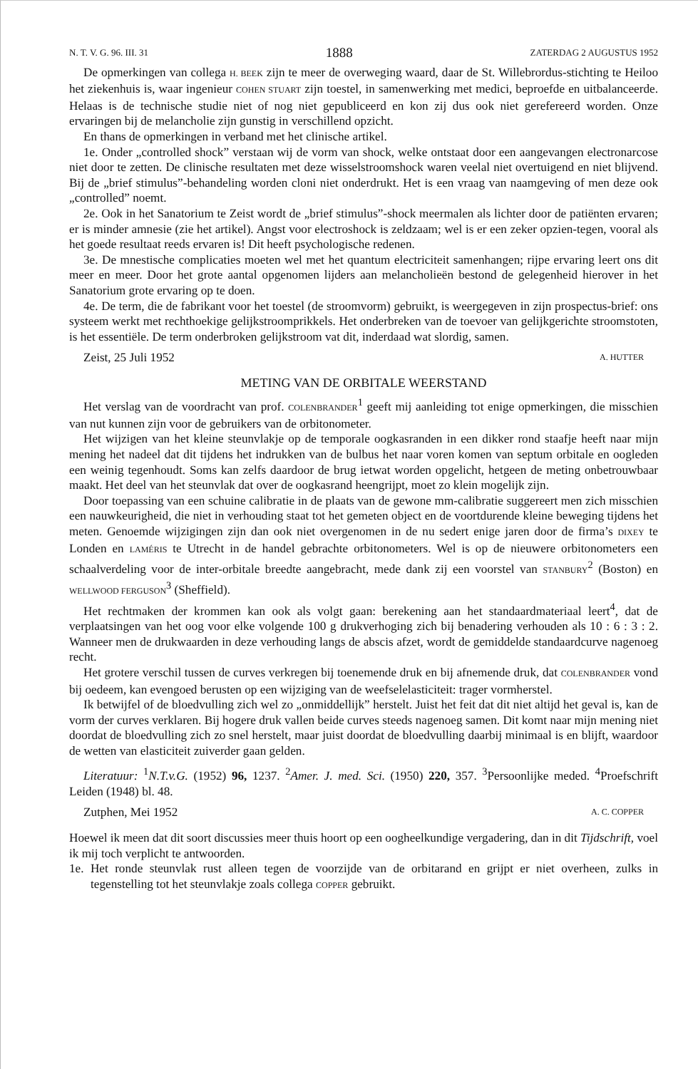N. T. V. G. 96. III. 31 1888 ZATERDAG 2 AUGUSTUS 1952
De opmerkingen van collega H. BEEK zijn te meer de overweging waard, daar de St. Willebrordus-stichting te Heiloo het ziekenhuis is, waar ingenieur COHEN STUART zijn toestel, in samenwerking met medici, beproefde en uitbalanceerde. Helaas is de technische studie niet of nog niet gepubliceerd en kon zij dus ook niet gerefereerd worden. Onze ervaringen bij de melancholie zijn gunstig in verschillend opzicht.
En thans de opmerkingen in verband met het clinische artikel.
1e. Onder „controlled shock” verstaan wij de vorm van shock, welke ontstaat door een aangevangen electronarcose niet door te zetten. De clinische resultaten met deze wisselstroomshock waren veelal niet overtuigend en niet blijvend. Bij de „brief stimulus”-behandeling worden cloni niet onderdrukt. Het is een vraag van naamgeving of men deze ook „controlled” noemt.
2e. Ook in het Sanatorium te Zeist wordt de „brief stimulus”-shock meermalen als lichter door de patiënten ervaren; er is minder amnesie (zie het artikel). Angst voor electroshock is zeldzaam; wel is er een zeker opzien-tegen, vooral als het goede resultaat reeds ervaren is! Dit heeft psychologische redenen.
3e. De mnestische complicaties moeten wel met het quantum electriciteit samenhangen; rijpe ervaring leert ons dit meer en meer. Door het grote aantal opgenomen lijders aan melancholieën bestond de gelegenheid hierover in het Sanatorium grote ervaring op te doen.
4e. De term, die de fabrikant voor het toestel (de stroomvorm) gebruikt, is weergegeven in zijn prospectus-brief: ons systeem werkt met rechthoekige gelijkstroomprikkels. Het onderbreken van de toevoer van gelijkgerichte stroomstoten, is het essentiële. De term onderbroken gelijkstroom vat dit, inderdaad wat slordig, samen.
Zeist, 25 Juli 1952 A. HUTTER
METING VAN DE ORBITALE WEERSTAND
Het verslag van de voordracht van prof. COLENBRANDER<sup>1</sup> geeft mij aanleiding tot enige opmerkingen, die misschien van nut kunnen zijn voor de gebruikers van de orbitonometer.
Het wijzigen van het kleine steunvlakje op de temporale oogkasranden in een dikker rond staafje heeft naar mijn mening het nadeel dat dit tijdens het indrukken van de bulbus het naar voren komen van septum orbitale en oogleden een weinig tegenhoudt. Soms kan zelfs daardoor de brug ietwat worden opgelicht, hetgeen de meting onbetrouwbaar maakt. Het deel van het steunvlak dat over de oogkasrand heengrijpt, moet zo klein mogelijk zijn.
Door toepassing van een schuine calibratie in de plaats van de gewone mm-calibratie suggereert men zich misschien een nauwkeurigheid, die niet in verhouding staat tot het gemeten object en de voortdurende kleine beweging tijdens het meten. Genoemde wijzigingen zijn dan ook niet overgenomen in de nu sedert enige jaren door de firma’s DIXEY te Londen en LAMÉRIS te Utrecht in de handel gebrachte orbitonometers. Wel is op de nieuwere orbitonometers een schaalverdeling voor de inter-orbitale breedte aangebracht, mede dank zij een voorstel van STANBURY<sup>2</sup> (Boston) en WELLWOOD FERGUSON<sup>3</sup> (Sheffield).
Het rechtmaken der krommen kan ook als volgt gaan: berekening aan het standaardmateriaal leert<sup>4</sup>, dat de verplaatsingen van het oog voor elke volgende 100 g drukverhoging zich bij benadering verhouden als 10 : 6 : 3 : 2. Wanneer men de drukwaarden in deze verhouding langs de abscis afzet, wordt de gemiddelde standaardcurve nagenoeg recht.
Het grotere verschil tussen de curves verkregen bij toenemende druk en bij afnemende druk, dat COLENBRANDER vond bij oedeem, kan evengoed berusten op een wijziging van de weefselelasticiteit: trager vormherstel.
Ik betwijfel of de bloedvulling zich wel zo „onmiddellijk” herstelt. Juist het feit dat dit niet altijd het geval is, kan de vorm der curves verklaren. Bij hogere druk vallen beide curves steeds nagenoeg samen. Dit komt naar mijn mening niet doordat de bloedvulling zich zo snel herstelt, maar juist doordat de bloedvulling daarbij minimaal is en blijft, waardoor de wetten van elasticiteit zuiverder gaan gelden.
Literatuur: <sup>1</sup>N.T.v.G. (1952) 96, 1237. <sup>2</sup>Amer. J. med. Sci. (1950) 220, 357. <sup>3</sup>Persoonlijke meded. <sup>4</sup>Proefschrift Leiden (1948) bl. 48.
Zutphen, Mei 1952 A. C. COPPER
Hoewel ik meen dat dit soort discussies meer thuis hoort op een oogheelkundige vergadering, dan in dit Tijdschrift, voel ik mij toch verplicht te antwoorden.
1e. Het ronde steunvlak rust alleen tegen de voorzijde van de orbitarand en grijpt er niet overheen, zulks in tegenstelling tot het steunvlakje zoals collega COPPER gebruikt.